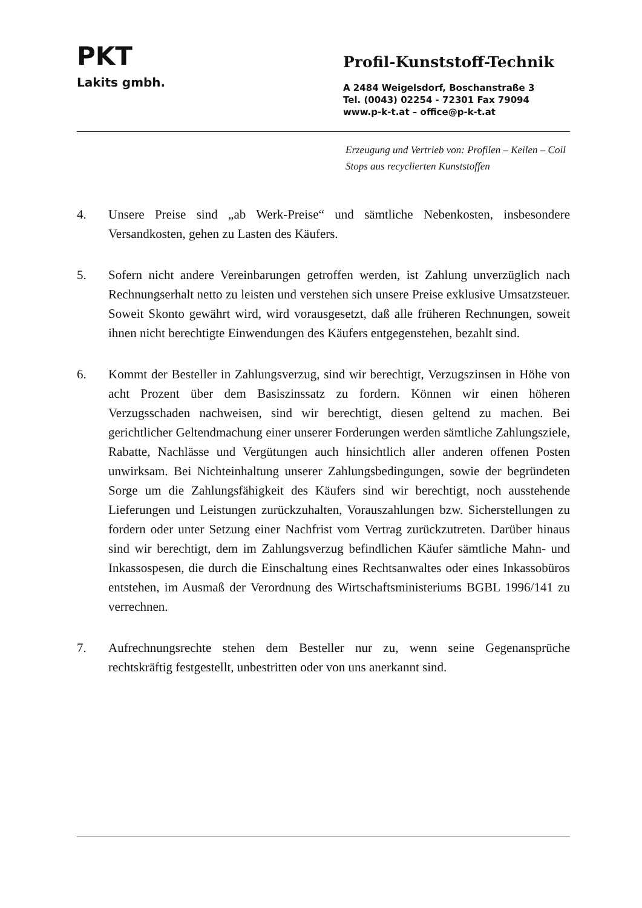PKT
Lakits gmbh.
Profil-Kunststoff-Technik
A 2484 Weigelsdorf, Boschanstraße 3
Tel. (0043) 02254 - 72301 Fax 79094
www.p-k-t.at – office@p-k-t.at
Erzeugung und Vertrieb von: Profilen – Keilen – Coil Stops aus recyclierten Kunststoffen
4. Unsere Preise sind „ab Werk-Preise“ und sämtliche Nebenkosten, insbesondere Versandkosten, gehen zu Lasten des Käufers.
5. Sofern nicht andere Vereinbarungen getroffen werden, ist Zahlung unverzüglich nach Rechnungserhalt netto zu leisten und verstehen sich unsere Preise exklusive Umsatzsteuer. Soweit Skonto gewährt wird, wird vorausgesetzt, daß alle früheren Rechnungen, soweit ihnen nicht berechtigte Einwendungen des Käufers entgegenstehen, bezahlt sind.
6. Kommt der Besteller in Zahlungsverzug, sind wir berechtigt, Verzugszinsen in Höhe von acht Prozent über dem Basiszinssatz zu fordern. Können wir einen höheren Verzugsschaden nachweisen, sind wir berechtigt, diesen geltend zu machen. Bei gerichtlicher Geltendmachung einer unserer Forderungen werden sämtliche Zahlungsziele, Rabatte, Nachlässe und Vergütungen auch hinsichtlich aller anderen offenen Posten unwirksam. Bei Nichteinhaltung unserer Zahlungsbedingungen, sowie der begründeten Sorge um die Zahlungsfähigkeit des Käufers sind wir berechtigt, noch ausstehende Lieferungen und Leistungen zurückzuhalten, Vorauszahlungen bzw. Sicherstellungen zu fordern oder unter Setzung einer Nachfrist vom Vertrag zurückzutreten. Darüber hinaus sind wir berechtigt, dem im Zahlungsverzug befindlichen Käufer sämtliche Mahn- und Inkassospesen, die durch die Einschaltung eines Rechtsanwaltes oder eines Inkassobüros entstehen, im Ausmaß der Verordnung des Wirtschaftsministeriums BGBL 1996/141 zu verrechnen.
7. Aufrechnungsrechte stehen dem Besteller nur zu, wenn seine Gegenansprüche rechtskräftig festgestellt, unbestritten oder von uns anerkannt sind.